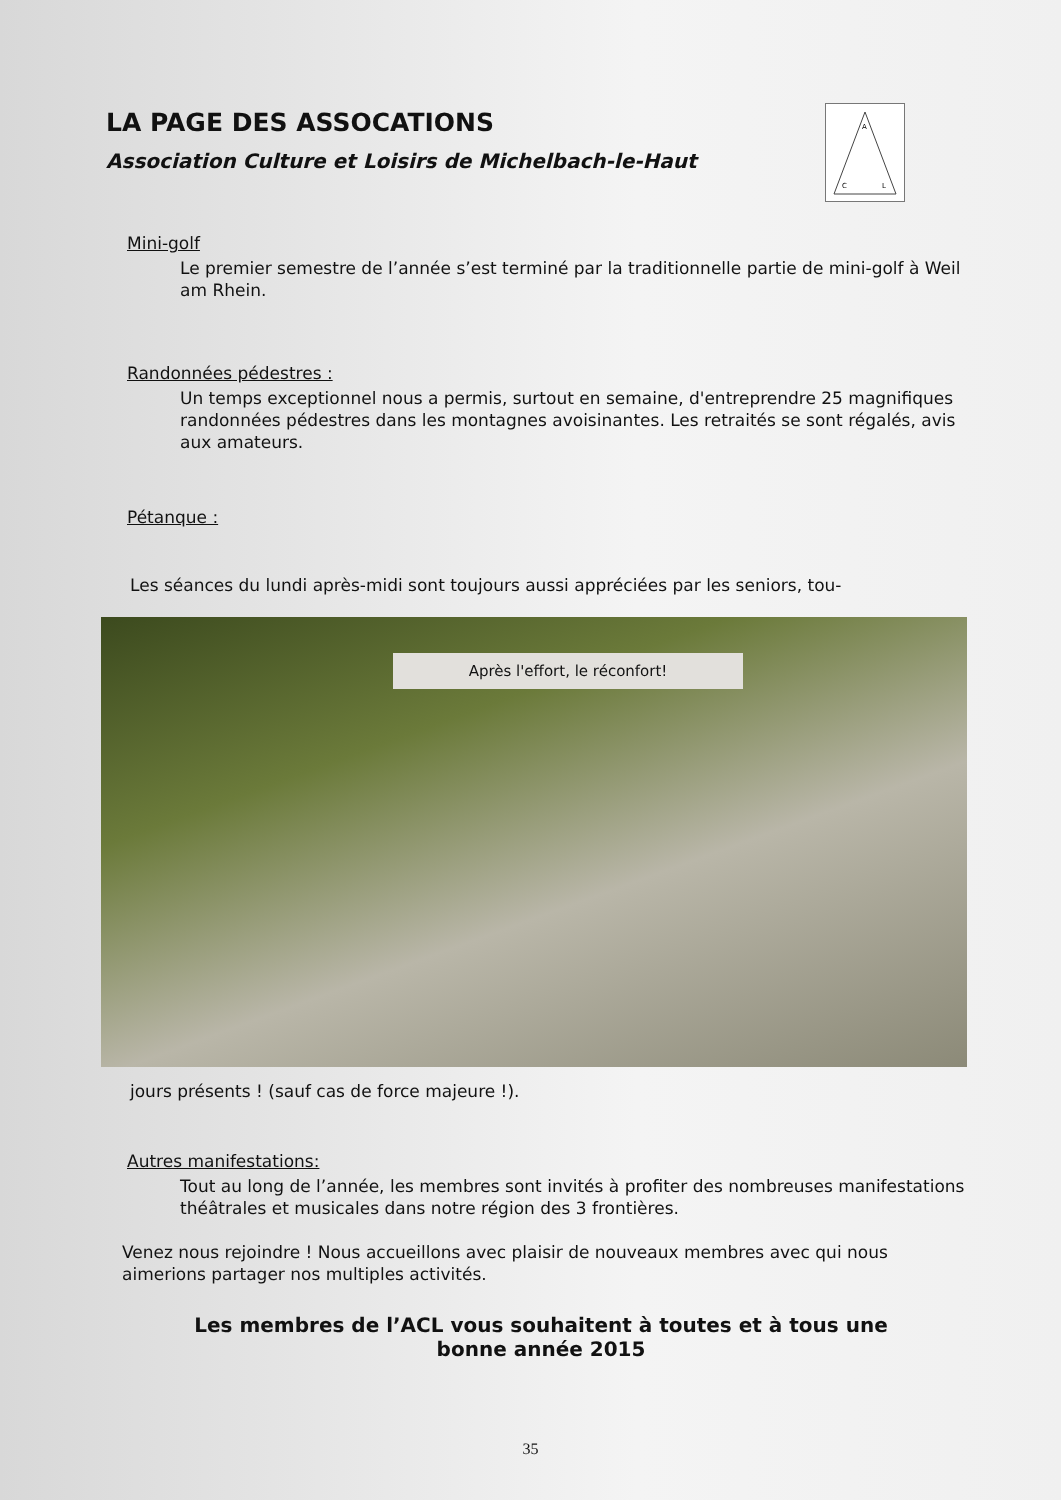A
C
L
LA PAGE DES ASSOCATIONS
Association Culture et Loisirs de Michelbach-le-Haut
Mini-golf
Le premier semestre de l’année s’est terminé par la traditionnelle partie de mini-golf à Weil am Rhein.
Randonnées pédestres :
Un temps exceptionnel nous a permis, surtout en semaine, d'entreprendre 25 magnifiques randonnées pédestres dans les montagnes avoisinantes. Les retraités se sont régalés, avis aux amateurs.
Pétanque :
Les séances du lundi après-midi sont toujours aussi appréciées par les seniors, tou-
Après l'effort, le réconfort!
jours présents ! (sauf cas de force majeure !).
Autres manifestations:
Tout au long de l’année, les membres sont invités à profiter des nombreuses manifestations théâtrales et musicales dans notre région des 3 frontières.
Venez nous rejoindre ! Nous accueillons avec plaisir de nouveaux membres avec qui nous aimerions partager nos multiples activités.
Les membres de l’ACL vous souhaitent à toutes et à tous une
bonne année 2015
35